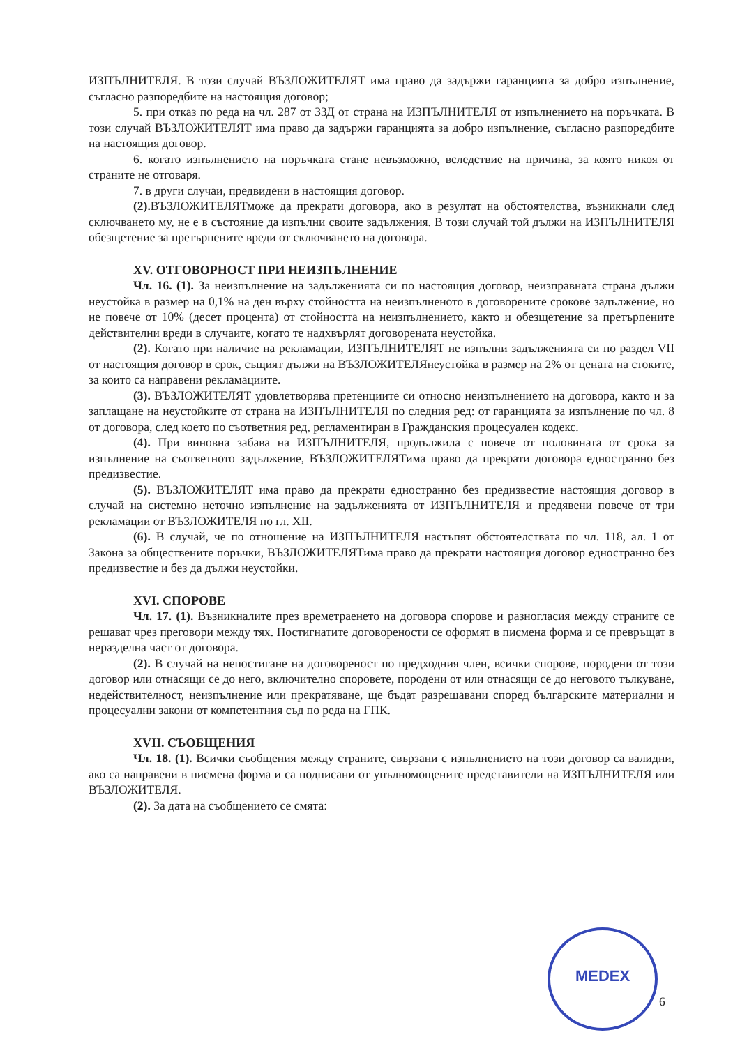ИЗПЪЛНИТЕЛЯ. В този случай ВЪЗЛОЖИТЕЛЯТ има право да задържи гаранцията за добро изпълнение, съгласно разпоредбите на настоящия договор;
5. при отказ по реда на чл. 287 от ЗЗД от страна на ИЗПЪЛНИТЕЛЯ от изпълнението на поръчката. В този случай ВЪЗЛОЖИТЕЛЯТ има право да задържи гаранцията за добро изпълнение, съгласно разпоредбите на настоящия договор.
6. когато изпълнението на поръчката стане невъзможно, вследствие на причина, за която никоя от страните не отговаря.
7. в други случаи, предвидени в настоящия договор.
(2). ВЪЗЛОЖИТЕЛЯТможе да прекрати договора, ако в резултат на обстоятелства, възникнали след сключването му, не е в състояние да изпълни своите задължения. В този случай той дължи на ИЗПЪЛНИТЕЛЯ обезщетение за претърпените вреди от сключването на договора.
XV. ОТГОВОРНОСТ ПРИ НЕИЗПЪЛНЕНИЕ
Чл. 16. (1). За неизпълнение на задълженията си по настоящия договор, неизправната страна дължи неустойка в размер на 0,1% на ден върху стойността на неизпълненото в договорените срокове задължение, но не повече от 10% (десет процента) от стойността на неизпълнението, както и обезщетение за претърпените действителни вреди в случаите, когато те надхвърлят договорената неустойка.
(2). Когато при наличие на рекламации, ИЗПЪЛНИТЕЛЯТ не изпълни задълженията си по раздел VII от настоящия договор в срок, същият дължи на ВЪЗЛОЖИТЕЛЯнеустойка в размер на 2% от цената на стоките, за които са направени рекламациите.
(3). ВЪЗЛОЖИТЕЛЯТ удовлетворява претенциите си относно неизпълнението на договора, както и за заплащане на неустойките от страна на ИЗПЪЛНИТЕЛЯ по следния ред: от гаранцията за изпълнение по чл. 8 от договора, след което по съответния ред, регламентиран в Гражданския процесуален кодекс.
(4). При виновна забава на ИЗПЪЛНИТЕЛЯ, продължила с повече от половината от срока за изпълнение на съответното задължение, ВЪЗЛОЖИТЕЛЯТима право да прекрати договора едностранно без предизвестие.
(5). ВЪЗЛОЖИТЕЛЯТ има право да прекрати едностранно без предизвестие настоящия договор в случай на системно неточно изпълнение на задълженията от ИЗПЪЛНИТЕЛЯ и предявени повече от три рекламации от ВЪЗЛОЖИТЕЛЯ по гл. XII.
(6). В случай, че по отношение на ИЗПЪЛНИТЕЛЯ настъпят обстоятелствата по чл. 118, ал. 1 от Закона за обществените поръчки, ВЪЗЛОЖИТЕЛЯТима право да прекрати настоящия договор едностранно без предизвестие и без да дължи неустойки.
XVI. СПОРОВЕ
Чл. 17. (1). Възникналите през времетраенето на договора спорове и разногласия между страните се решават чрез преговори между тях. Постигнатите договорености се оформят в писмена форма и се превръщат в неразделна част от договора.
(2). В случай на непостигане на договореност по предходния член, всички спорове, породени от този договор или отнасящи се до него, включително споровете, породени от или отнасящи се до неговото тълкуване, недействителност, неизпълнение или прекратяване, ще бъдат разрешавани според българските материални и процесуални закони от компетентния съд по реда на ГПК.
XVII. СЪОБЩЕНИЯ
Чл. 18. (1). Всички съобщения между страните, свързани с изпълнението на този договор са валидни, ако са направени в писмена форма и са подписани от упълномощените представители на ИЗПЪЛНИТЕЛЯ или ВЪЗЛОЖИТЕЛЯ.
(2). За дата на съобщението се смята:
MEDEX
6